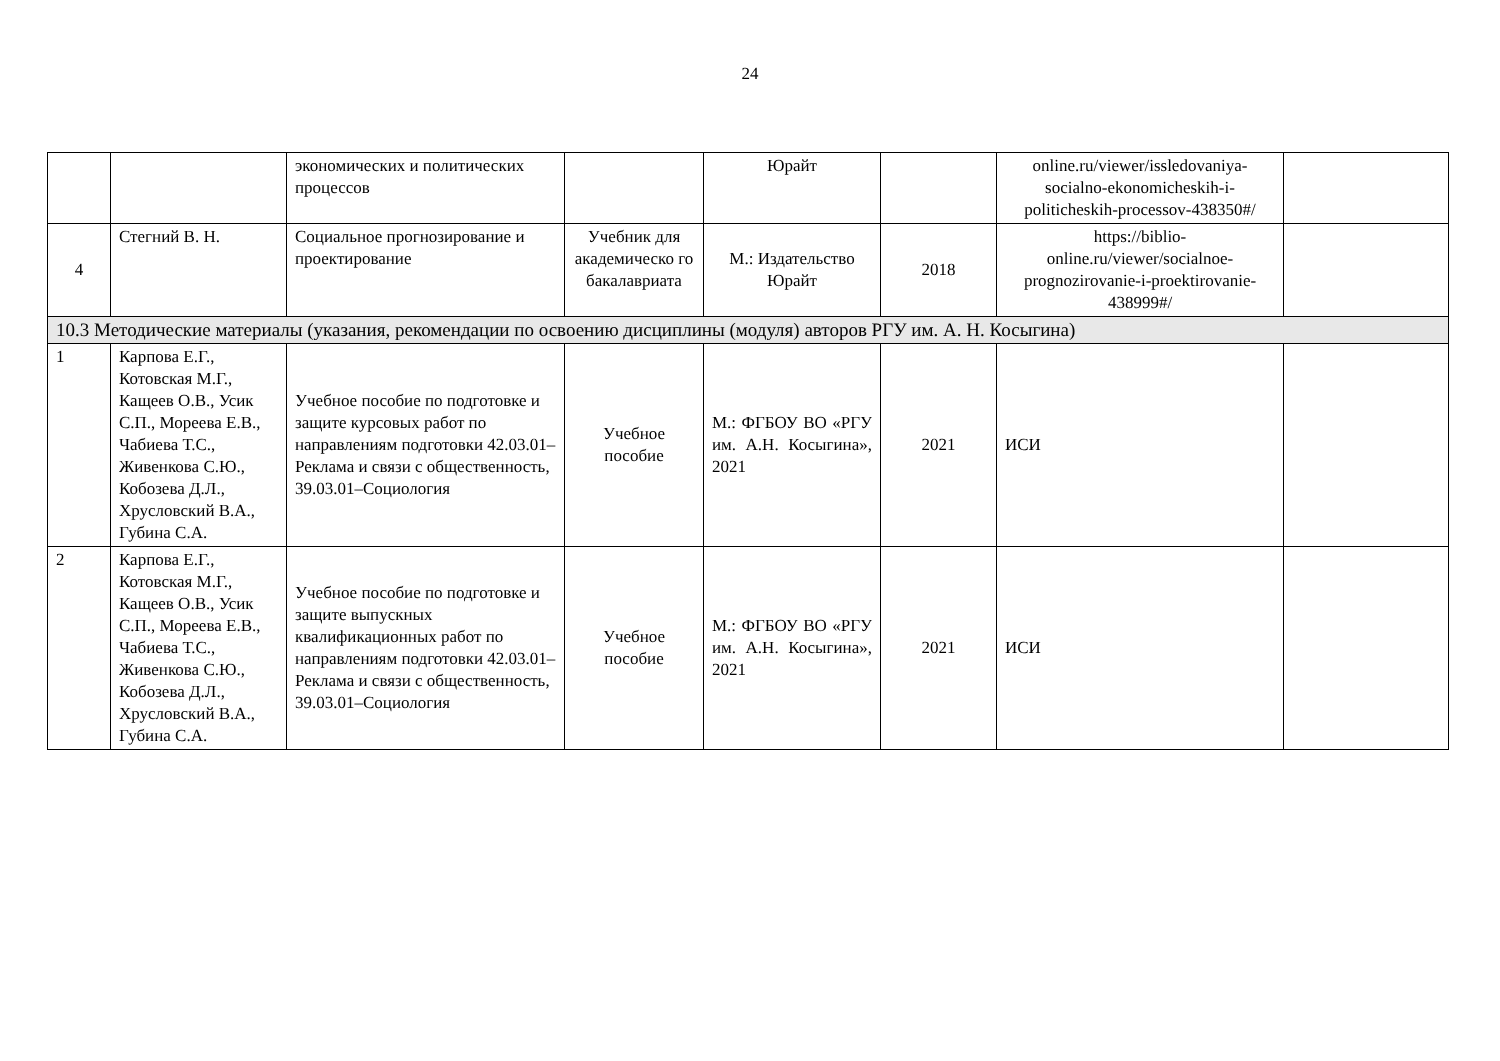24
| | | экономических и политических процессов | | Юрайт | | online.ru/viewer/issledovaniya-socialno-ekonomicheskih-i-politicheskih-processov-438350#/ | |
| 4 | Стегний В. Н. | Социальное прогнозирование и проектирование | Учебник для академическо го бакалавриата | М.: Издательство Юрайт | 2018 | https://biblio-online.ru/viewer/socialnoe-prognozirovanie-i-proektirovanie-438999#/ | |
| 10.3 Методические материалы (указания, рекомендации по освоению дисциплины (модуля) авторов РГУ им. А. Н. Косыгина) | | | | | | | |
| 1 | Карпова Е.Г., Котовская М.Г., Кащеев О.В., Усик С.П., Мореева Е.В., Чабиева Т.С., Живенкова С.Ю., Кобозева Д.Л., Хрусловский В.А., Губина С.А. | Учебное пособие по подготовке и защите курсовых работ по направлениям подготовки 42.03.01–Реклама и связи с общественность, 39.03.01–Социология | Учебное пособие | М.: ФГБОУ ВО «РГУ им. А.Н. Косыгина», 2021 | 2021 | ИСИ | |
| 2 | Карпова Е.Г., Котовская М.Г., Кащеев О.В., Усик С.П., Мореева Е.В., Чабиева Т.С., Живенкова С.Ю., Кобозева Д.Л., Хрусловский В.А., Губина С.А. | Учебное пособие по подготовке и защите выпускных квалификационных работ по направлениям подготовки 42.03.01–Реклама и связи с общественность, 39.03.01–Социология | Учебное пособие | М.: ФГБОУ ВО «РГУ им. А.Н. Косыгина», 2021 | 2021 | ИСИ | |